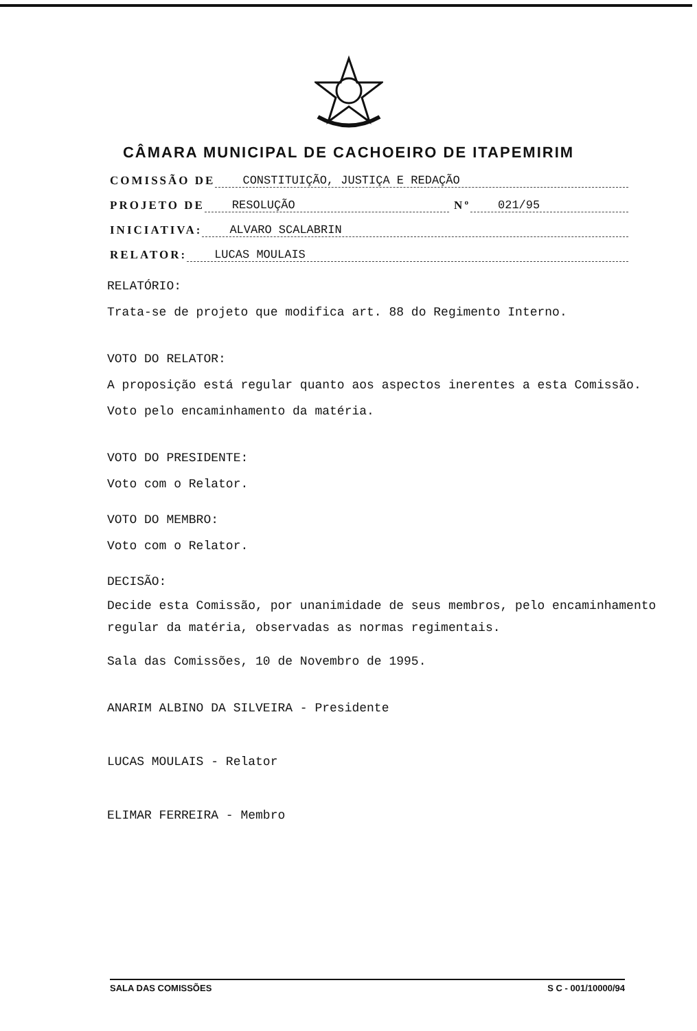CÂMARA MUNICIPAL DE CACHOEIRO DE ITAPEMIRIM
COMISSÃO DE CONSTITUIÇÃO, JUSTIÇA E REDAÇÃO
PROJETO DE RESOLUÇÃO Nº 021/95
INICIATIVA: ALVARO SCALABRIN
RELATOR: LUCAS MOULAIS
RELATÓRIO:
Trata-se de projeto que modifica art. 88 do Regimento Interno.
VOTO DO RELATOR:
A proposição está regular quanto aos aspectos inerentes a esta Comissão. Voto pelo encaminhamento da matéria.
VOTO DO PRESIDENTE:
Voto com o Relator.
VOTO DO MEMBRO:
Voto com o Relator.
DECISÃO:
Decide esta Comissão, por unanimidade de seus membros, pelo encaminhamento regular da matéria, observadas as normas regimentais.
Sala das Comissões, 10 de Novembro de 1995.
ANARIM ALBINO DA SILVEIRA - Presidente
LUCAS MOULAIS - Relator
ELIMAR FERREIRA - Membro
SALA DAS COMISSÕES S C - 001/10000/94